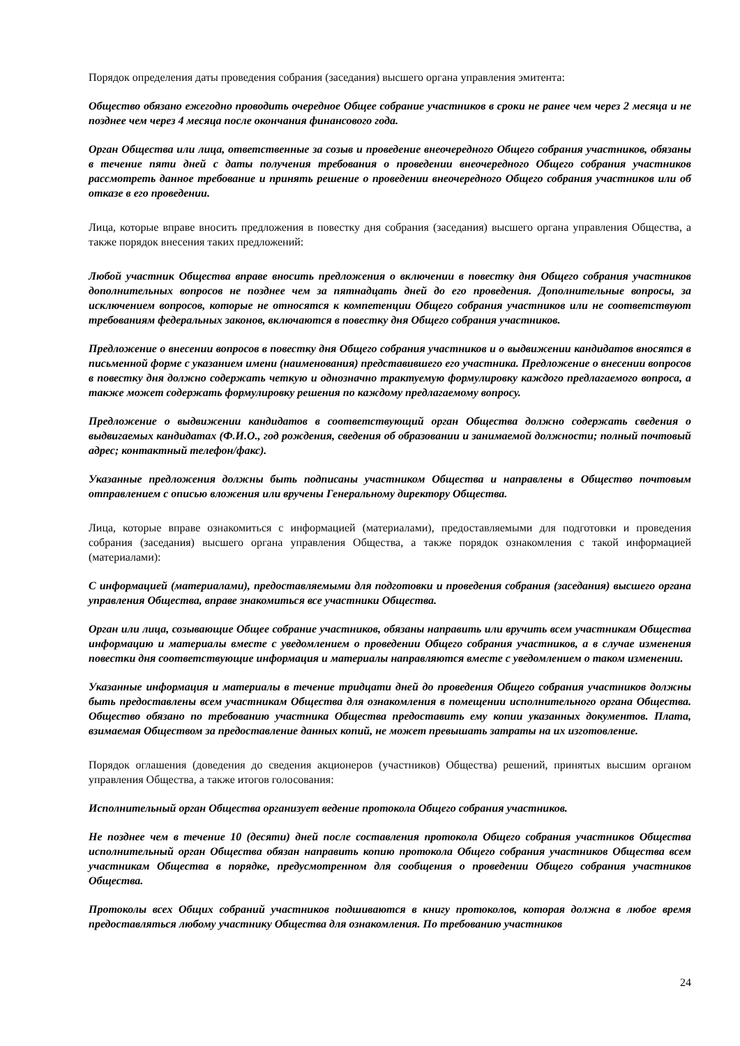Порядок определения даты проведения собрания (заседания) высшего органа управления эмитента:
Общество обязано ежегодно проводить очередное Общее собрание участников в сроки не ранее чем через 2 месяца и не позднее чем через 4 месяца после окончания финансового года.
Орган Общества или лица, ответственные за созыв и проведение внеочередного Общего собрания участников, обязаны в течение пяти дней с даты получения требования о проведении внеочередного Общего собрания участников рассмотреть данное требование и принять решение о проведении внеочередного Общего собрания участников или об отказе в его проведении.
Лица, которые вправе вносить предложения в повестку дня собрания (заседания) высшего органа управления Общества, а также порядок внесения таких предложений:
Любой участник Общества вправе вносить предложения о включении в повестку дня Общего собрания участников дополнительных вопросов не позднее чем за пятнадцать дней до его проведения. Дополнительные вопросы, за исключением вопросов, которые не относятся к компетенции Общего собрания участников или не соответствуют требованиям федеральных законов, включаются в повестку дня Общего собрания участников.
Предложение о внесении вопросов в повестку дня Общего собрания участников и о выдвижении кандидатов вносятся в письменной форме с указанием имени (наименования) представившего его участника. Предложение о внесении вопросов в повестку дня должно содержать четкую и однозначно трактуемую формулировку каждого предлагаемого вопроса, а также может содержать формулировку решения по каждому предлагаемому вопросу.
Предложение о выдвижении кандидатов в соответствующий орган Общества должно содержать сведения о выдвигаемых кандидатах (Ф.И.О., год рождения, сведения об образовании и занимаемой должности; полный почтовый адрес; контактный телефон/факс).
Указанные предложения должны быть подписаны участником Общества и направлены в Общество почтовым отправлением с описью вложения или вручены Генеральному директору Общества.
Лица, которые вправе ознакомиться с информацией (материалами), предоставляемыми для подготовки и проведения собрания (заседания) высшего органа управления Общества, а также порядок ознакомления с такой информацией (материалами):
С информацией (материалами), предоставляемыми для подготовки и проведения собрания (заседания) высшего органа управления Общества, вправе знакомиться все участники Общества.
Орган или лица, созывающие Общее собрание участников, обязаны направить или вручить всем участникам Общества информацию и материалы вместе с уведомлением о проведении Общего собрания участников, а в случае изменения повестки дня соответствующие информация и материалы направляются вместе с уведомлением о таком изменении.
Указанные информация и материалы в течение тридцати дней до проведения Общего собрания участников должны быть предоставлены всем участникам Общества для ознакомления в помещении исполнительного органа Общества. Общество обязано по требованию участника Общества предоставить ему копии указанных документов. Плата, взимаемая Обществом за предоставление данных копий, не может превышать затраты на их изготовление.
Порядок оглашения (доведения до сведения акционеров (участников) Общества) решений, принятых высшим органом управления Общества, а также итогов голосования:
Исполнительный орган Общества организует ведение протокола Общего собрания участников.
Не позднее чем в течение 10 (десяти) дней после составления протокола Общего собрания участников Общества исполнительный орган Общества обязан направить копию протокола Общего собрания участников Общества всем участникам Общества в порядке, предусмотренном для сообщения о проведении Общего собрания участников Общества.
Протоколы всех Общих собраний участников подшиваются в книгу протоколов, которая должна в любое время предоставляться любому участнику Общества для ознакомления. По требованию участников
24